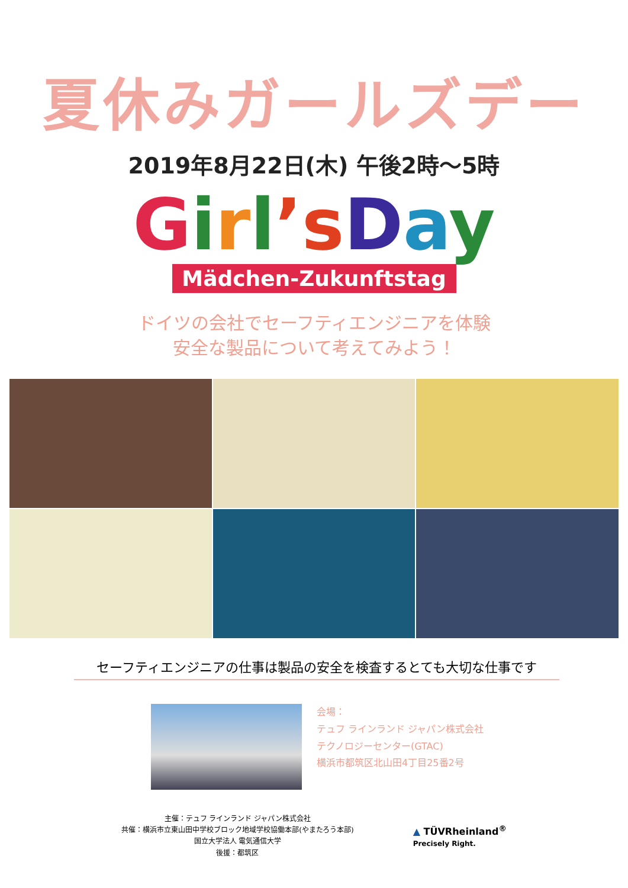夏休みガールズデー
2019年8月22日(木) 午後2時～5時
Girl’s Day
Mädchen-Zukunftstag
ドイツの会社でセーフティエンジニアを体験
安全な製品について考えてみよう！
セーフティエンジニアの仕事は製品の安全を検査するとても大切な仕事です
会場：
テュフ ラインランド ジャパン株式会社
テクノロジーセンター(GTAC)
横浜市都筑区北山田4丁目25番2号
主催：テュフ ラインランド ジャパン株式会社
共催：横浜市立東山田中学校ブロック地域学校協働本部(やまたろう本部)
国立大学法人 電気通信大学
後援：都筑区
▲ TÜVRheinland<sup>®</sup>
Precisely Right.